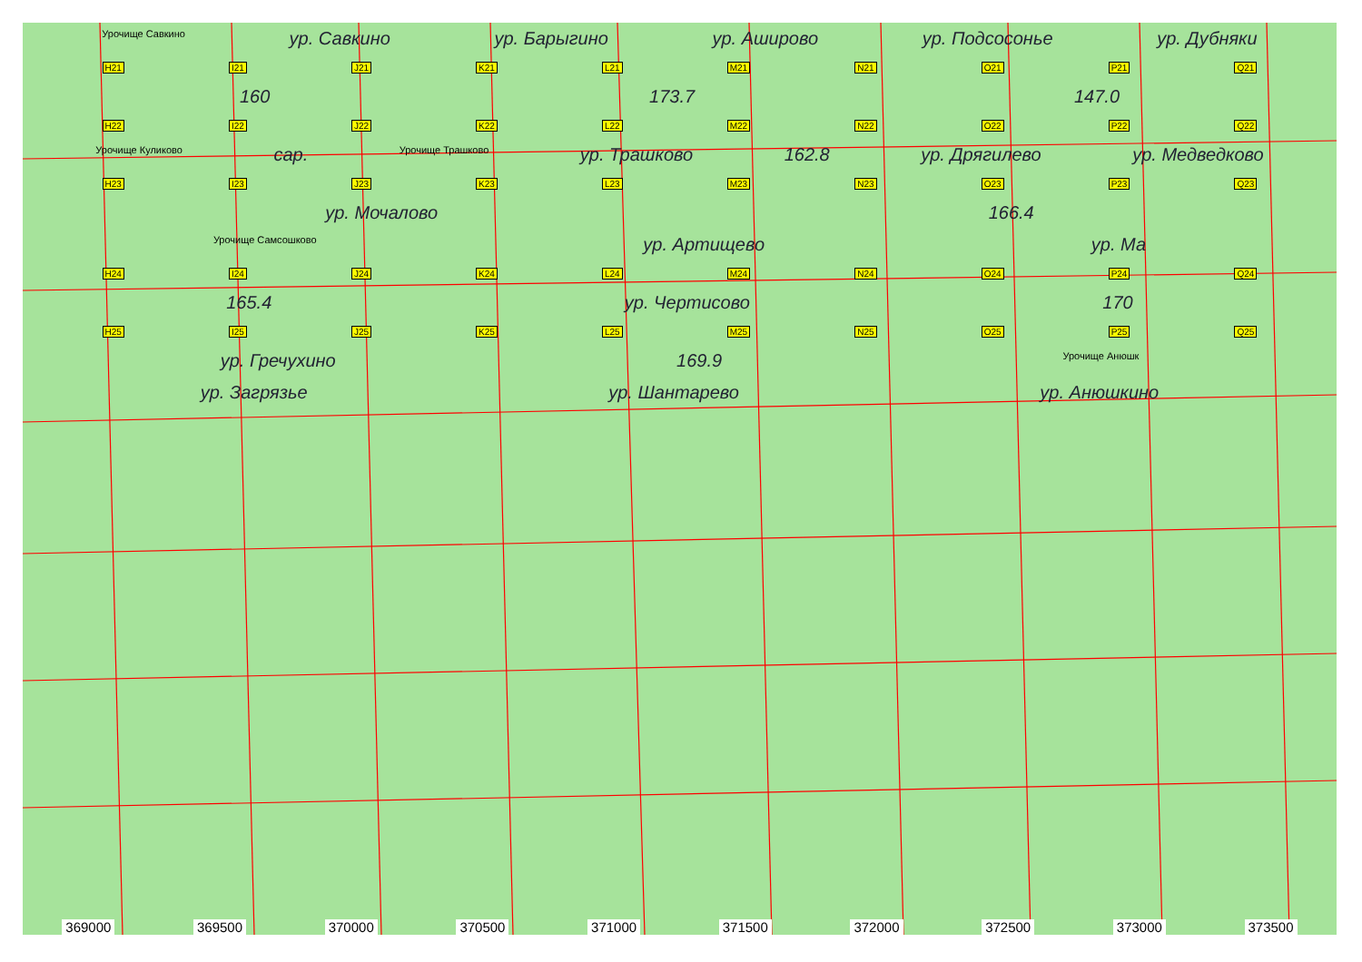Урочище Савкино ур. Савкино ур. Барыгино ур. Аширово ур. Подсосонье ур. Дубняки
H21 I21 J21 K21 L21 M21 N21 O21 P21 Q21
160 173.7 147.0
H22 I22 J22 K22 L22 M22 N22 O22 P22 Q22
Урочище Куликово сар. Урочище Трашково ур. Трашково 162.8 ур. Дрягилево ур. Медведково
H23 I23 J23 K23 L23 M23 N23 O23 P23 Q23
ур. Мочалово 166.4
Урочище Самсошково ур. Артищево ур. Ма
H24 I24 J24 K24 L24 M24 N24 O24 P24 Q24
165.4 ур. Чертисово 170
H25 I25 J25 K25 L25 M25 N25 O25 P25 Q25
ур. Гречухино 169.9 Урочище Анюшк
ур. Загрязье ур. Шантарево ур. Анюшкино
369000 369500 370000 370500 371000 371500 372000 372500 373000 373500